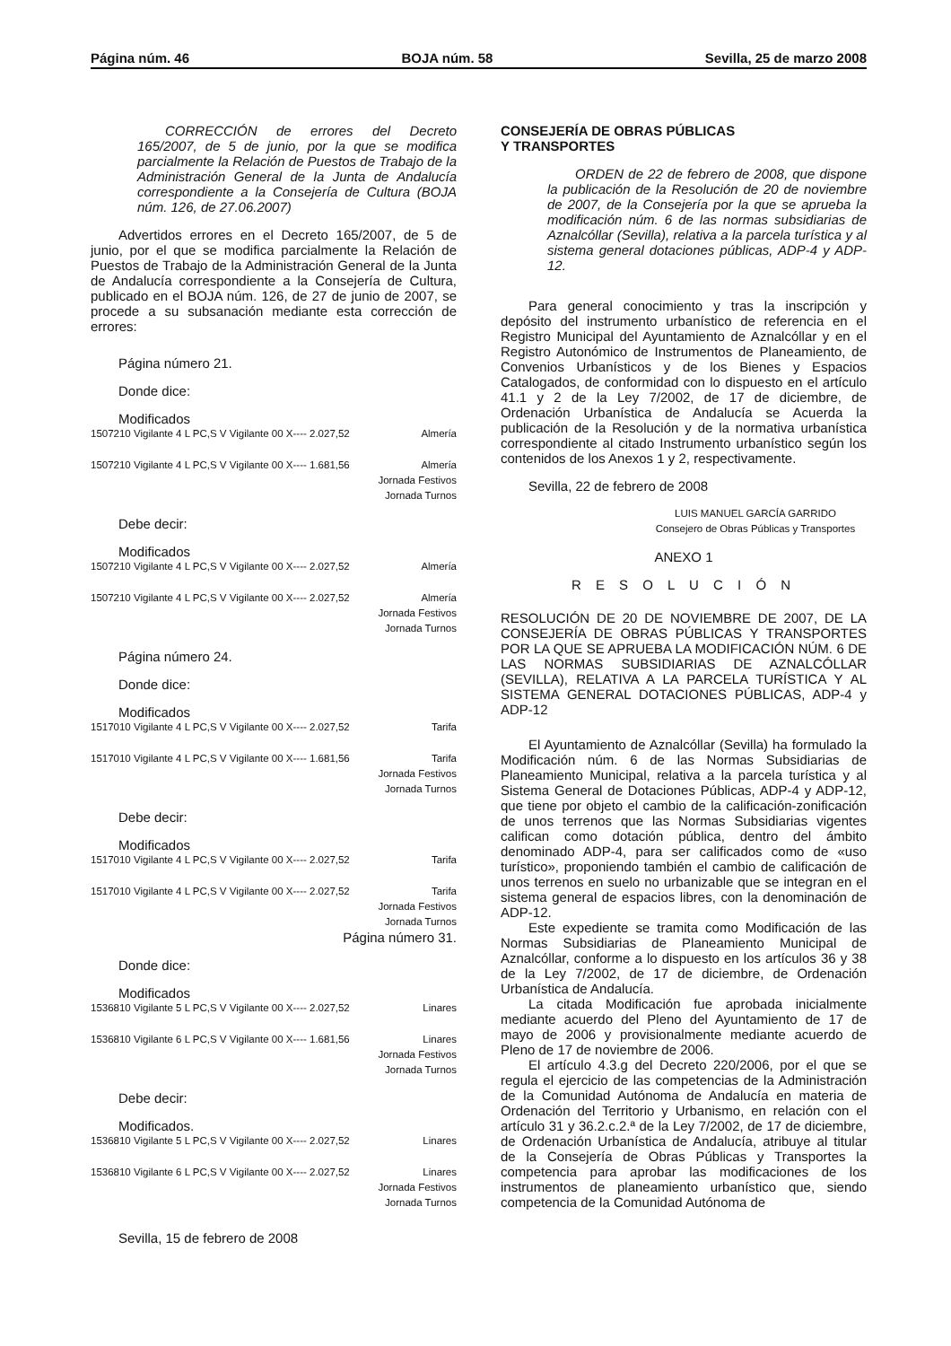Página núm. 46 BOJA núm. 58 Sevilla, 25 de marzo 2008
CORRECCIÓN de errores del Decreto 165/2007, de 5 de junio, por la que se modifica parcialmente la Relación de Puestos de Trabajo de la Administración General de la Junta de Andalucía correspondiente a la Consejería de Cultura (BOJA núm. 126, de 27.06.2007)
Advertidos errores en el Decreto 165/2007, de 5 de junio, por el que se modifica parcialmente la Relación de Puestos de Trabajo de la Administración General de la Junta de Andalucía correspondiente a la Consejería de Cultura, publicado en el BOJA núm. 126, de 27 de junio de 2007, se procede a su subsanación mediante esta corrección de errores:
Página número 21.
Donde dice:
Modificados
| 1507210 Vigilante 4 L PC,S V Vigilante 00 X---- 2.027,52 | Almería |
| 1507210 Vigilante 4 L PC,S V Vigilante 00 X---- 1.681,56 | Almería Jornada Festivos Jornada Turnos |
Debe decir:
Modificados
| 1507210 Vigilante 4 L PC,S V Vigilante 00 X---- 2.027,52 | Almería |
| 1507210 Vigilante 4 L PC,S V Vigilante 00 X---- 2.027,52 | Almería Jornada Festivos Jornada Turnos |
Página número 24.
Donde dice:
Modificados
| 1517010 Vigilante 4 L PC,S V Vigilante 00 X---- 2.027,52 | Tarifa |
| 1517010 Vigilante 4 L PC,S V Vigilante 00 X---- 1.681,56 | Tarifa Jornada Festivos Jornada Turnos |
Debe decir:
Modificados
| 1517010 Vigilante 4 L PC,S V Vigilante 00 X---- 2.027,52 | Tarifa |
| 1517010 Vigilante 4 L PC,S V Vigilante 00 X---- 2.027,52 | Tarifa Jornada Festivos Jornada Turnos |
Página número 31.
Donde dice:
Modificados
| 1536810 Vigilante 5 L PC,S V Vigilante 00 X---- 2.027,52 | Linares |
| 1536810 Vigilante 6 L PC,S V Vigilante 00 X---- 1.681,56 | Linares Jornada Festivos Jornada Turnos |
Debe decir:
Modificados.
| 1536810 Vigilante 5 L PC,S V Vigilante 00 X---- 2.027,52 | Linares |
| 1536810 Vigilante 6 L PC,S V Vigilante 00 X---- 2.027,52 | Linares Jornada Festivos Jornada Turnos |
Sevilla, 15 de febrero de 2008
CONSEJERÍA DE OBRAS PÚBLICAS
Y TRANSPORTES
ORDEN de 22 de febrero de 2008, que dispone la publicación de la Resolución de 20 de noviembre de 2007, de la Consejería por la que se aprueba la modificación núm. 6 de las normas subsidiarias de Aznalcóllar (Sevilla), relativa a la parcela turística y al sistema general dotaciones públicas, ADP-4 y ADP-12.
Para general conocimiento y tras la inscripción y depósito del instrumento urbanístico de referencia en el Registro Municipal del Ayuntamiento de Aznalcóllar y en el Registro Autonómico de Instrumentos de Planeamiento, de Convenios Urbanísticos y de los Bienes y Espacios Catalogados, de conformidad con lo dispuesto en el artículo 41.1 y 2 de la Ley 7/2002, de 17 de diciembre, de Ordenación Urbanística de Andalucía se Acuerda la publicación de la Resolución y de la normativa urbanística correspondiente al citado Instrumento urbanístico según los contenidos de los Anexos 1 y 2, respectivamente.
Sevilla, 22 de febrero de 2008
LUIS MANUEL GARCÍA GARRIDO
Consejero de Obras Públicas y Transportes
ANEXO 1
R E S O L U C I Ó N
RESOLUCIÓN DE 20 DE NOVIEMBRE DE 2007, DE LA CONSEJERÍA DE OBRAS PÚBLICAS Y TRANSPORTES POR LA QUE SE APRUEBA LA MODIFICACIÓN NÚM. 6 DE LAS NORMAS SUBSIDIARIAS DE AZNALCÓLLAR (SEVILLA), RELATIVA A LA PARCELA TURÍSTICA Y AL SISTEMA GENERAL DOTACIONES PÚBLICAS, ADP-4 y ADP-12
El Ayuntamiento de Aznalcóllar (Sevilla) ha formulado la Modificación núm. 6 de las Normas Subsidiarias de Planeamiento Municipal, relativa a la parcela turística y al Sistema General de Dotaciones Públicas, ADP-4 y ADP-12, que tiene por objeto el cambio de la calificación-zonificación de unos terrenos que las Normas Subsidiarias vigentes califican como dotación pública, dentro del ámbito denominado ADP-4, para ser calificados como de «uso turístico», proponiendo también el cambio de calificación de unos terrenos en suelo no urbanizable que se integran en el sistema general de espacios libres, con la denominación de ADP-12.
Este expediente se tramita como Modificación de las Normas Subsidiarias de Planeamiento Municipal de Aznalcóllar, conforme a lo dispuesto en los artículos 36 y 38 de la Ley 7/2002, de 17 de diciembre, de Ordenación Urbanística de Andalucía.
La citada Modificación fue aprobada inicialmente mediante acuerdo del Pleno del Ayuntamiento de 17 de mayo de 2006 y provisionalmente mediante acuerdo de Pleno de 17 de noviembre de 2006.
El artículo 4.3.g del Decreto 220/2006, por el que se regula el ejercicio de las competencias de la Administración de la Comunidad Autónoma de Andalucía en materia de Ordenación del Territorio y Urbanismo, en relación con el artículo 31 y 36.2.c.2.ª de la Ley 7/2002, de 17 de diciembre, de Ordenación Urbanística de Andalucía, atribuye al titular de la Consejería de Obras Públicas y Transportes la competencia para aprobar las modificaciones de los instrumentos de planeamiento urbanístico que, siendo competencia de la Comunidad Autónoma de